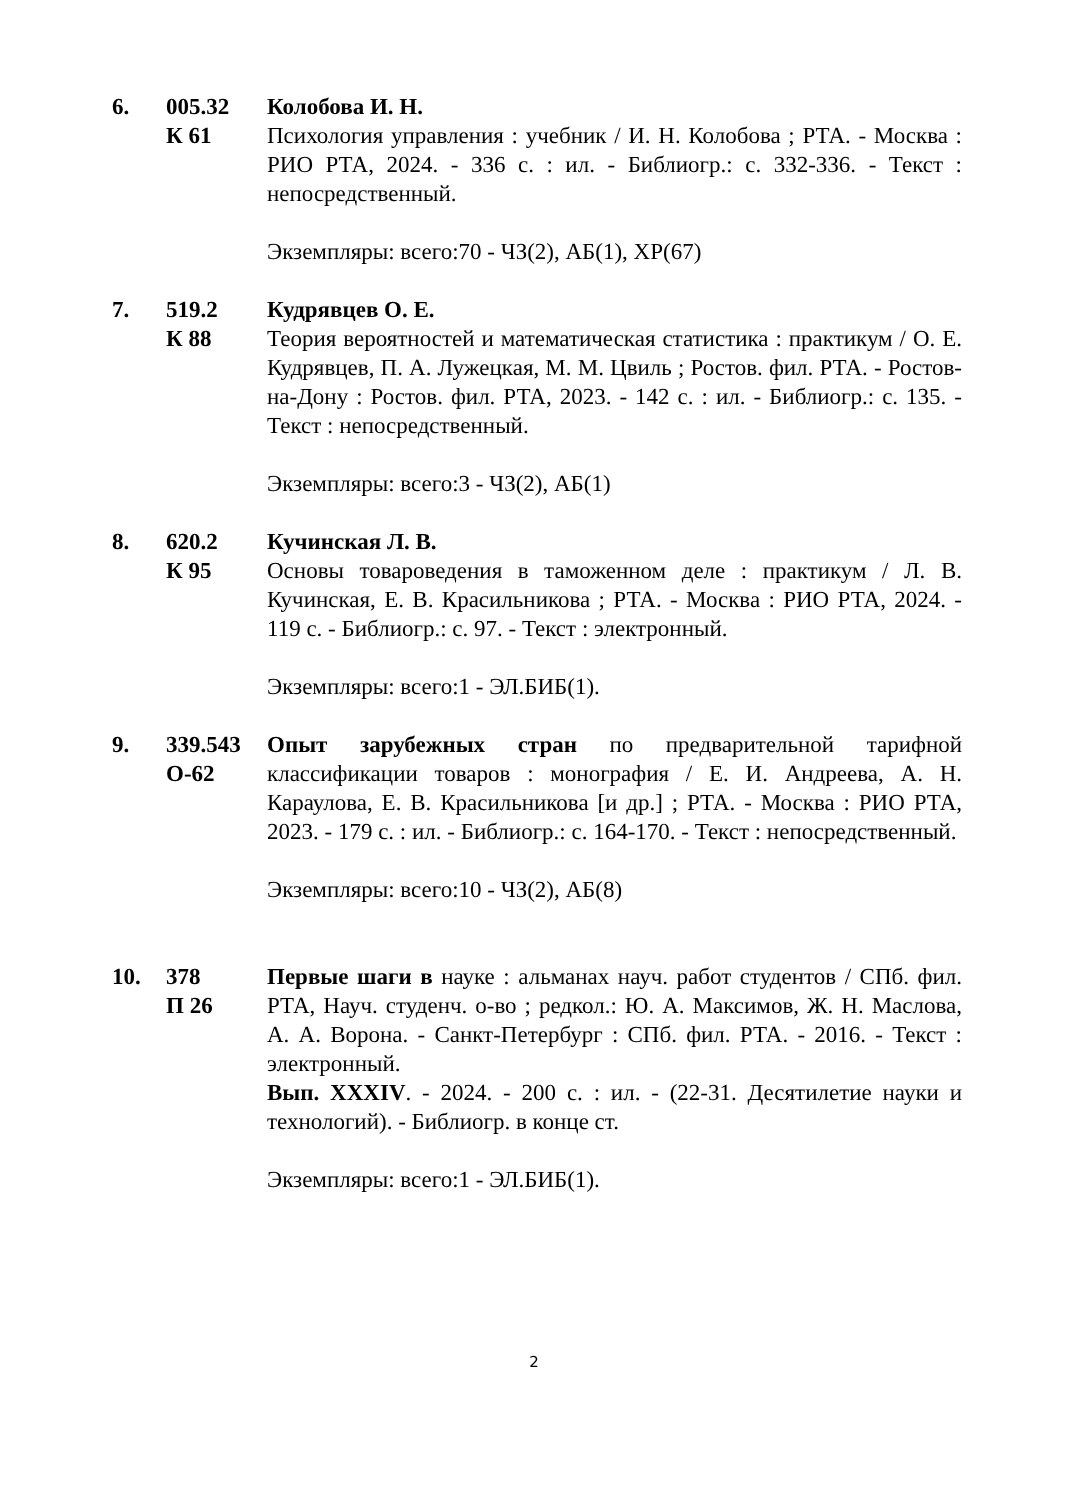6. 005.32
К 61
Колобова И. Н.
Психология управления : учебник / И. Н. Колобова ; РТА. - Москва : РИО РТА, 2024. - 336 с. : ил. - Библиогр.: с. 332-336. - Текст : непосредственный.
Экземпляры: всего:70 - ЧЗ(2), АБ(1), ХР(67)
7. 519.2
К 88
Кудрявцев О. Е.
Теория вероятностей и математическая статистика : практикум / О. Е. Кудрявцев, П. А. Лужецкая, М. М. Цвиль ; Ростов. фил. РТА. - Ростов-на-Дону : Ростов. фил. РТА, 2023. - 142 с. : ил. - Библиогр.: с. 135. - Текст : непосредственный.
Экземпляры: всего:3 - ЧЗ(2), АБ(1)
8. 620.2
К 95
Кучинская Л. В.
Основы товароведения в таможенном деле : практикум / Л. В. Кучинская, Е. В. Красильникова ; РТА. - Москва : РИО РТА, 2024. - 119 с. - Библиогр.: с. 97. - Текст : электронный.
Экземпляры: всего:1 - ЭЛ.БИБ(1).
9. 339.543
О-62
Опыт зарубежных стран по предварительной тарифной классификации товаров : монография / Е. И. Андреева, А. Н. Караулова, Е. В. Красильникова [и др.] ; РТА. - Москва : РИО РТА, 2023. - 179 с. : ил. - Библиогр.: с. 164-170. - Текст : непосредственный.
Экземпляры: всего:10 - ЧЗ(2), АБ(8)
10. 378
П 26
Первые шаги в науке : альманах науч. работ студентов / СПб. фил. РТА, Науч. студенч. о-во ; редкол.: Ю. А. Максимов, Ж. Н. Маслова, А. А. Ворона. - Санкт-Петербург : СПб. фил. РТА. - 2016. - Текст : электронный.
Вып. XXXIV. - 2024. - 200 с. : ил. - (22-31. Десятилетие науки и технологий). - Библиогр. в конце ст.
Экземпляры: всего:1 - ЭЛ.БИБ(1).
2